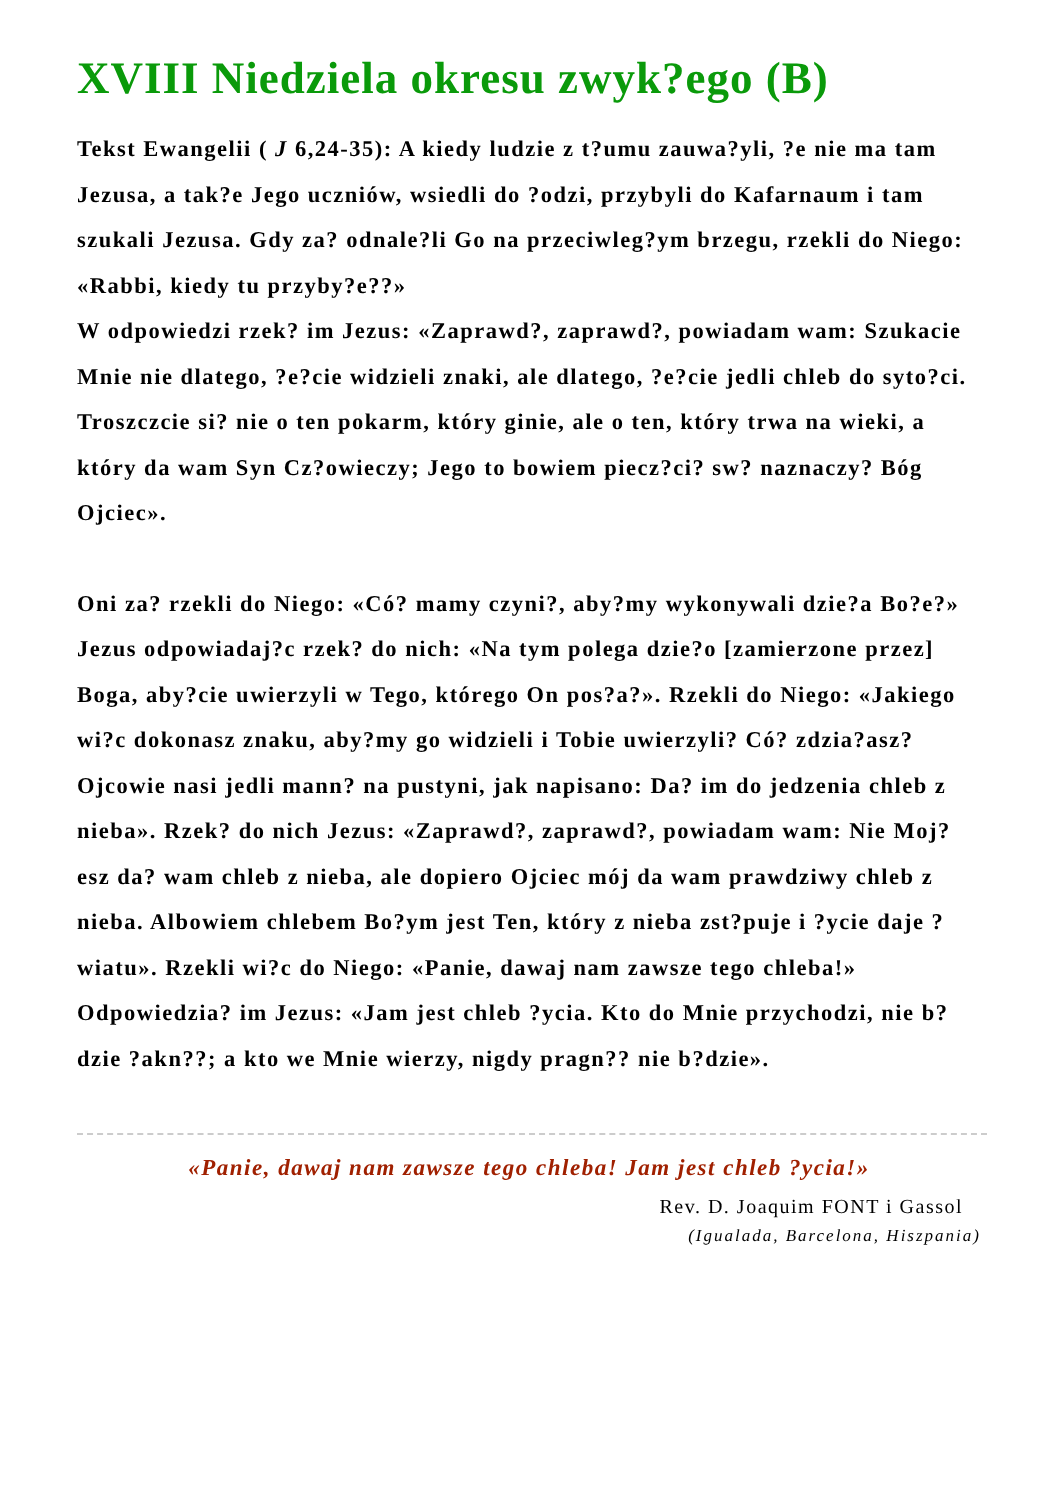XVIII Niedziela okresu zwyk?ego (B)
Tekst Ewangelii ( J 6,24-35): A kiedy ludzie z t?umu zauwa?yli, ?e nie ma tam Jezusa, a tak?e Jego uczniów, wsiedli do ?odzi, przybyli do Kafarnaum i tam szukali Jezusa. Gdy za? odnale?li Go na przeciwleg?ym brzegu, rzekli do Niego: «Rabbi, kiedy tu przyby?e??»
W odpowiedzi rzek? im Jezus: «Zaprawd?, zaprawd?, powiadam wam: Szukacie Mnie nie dlatego, ?e?cie widzieli znaki, ale dlatego, ?e?cie jedli chleb do syto?ci. Troszczcie si? nie o ten pokarm, który ginie, ale o ten, który trwa na wieki, a który da wam Syn Cz?owieczy; Jego to bowiem piecz?ci? sw? naznaczy? Bóg Ojciec».
Oni za? rzekli do Niego: «Có? mamy czyni?, aby?my wykonywali dzie?a Bo?e?» Jezus odpowiadaj?c rzek? do nich: «Na tym polega dzie?o [zamierzone przez] Boga, aby?cie uwierzyli w Tego, którego On pos?a?». Rzekli do Niego: «Jakiego wi?c dokonasz znaku, aby?my go widzieli i Tobie uwierzyli? Có? zdzia?asz? Ojcowie nasi jedli mann? na pustyni, jak napisano: Da? im do jedzenia chleb z nieba». Rzek? do nich Jezus: «Zaprawd?, zaprawd?, powiadam wam: Nie Moj?esz da? wam chleb z nieba, ale dopiero Ojciec mój da wam prawdziwy chleb z nieba. Albowiem chlebem Bo?ym jest Ten, który z nieba zst?puje i ?ycie daje ?wiatu». Rzekli wi?c do Niego: «Panie, dawaj nam zawsze tego chleba!» Odpowiedzia? im Jezus: «Jam jest chleb ?ycia. Kto do Mnie przychodzi, nie b?dzie ?akn??; a kto we Mnie wierzy, nigdy pragn?? nie b?dzie».
«Panie, dawaj nam zawsze tego chleba! Jam jest chleb ?ycia!»
Rev. D. Joaquim FONT i Gassol
(Igualada, Barcelona, Hiszpania)